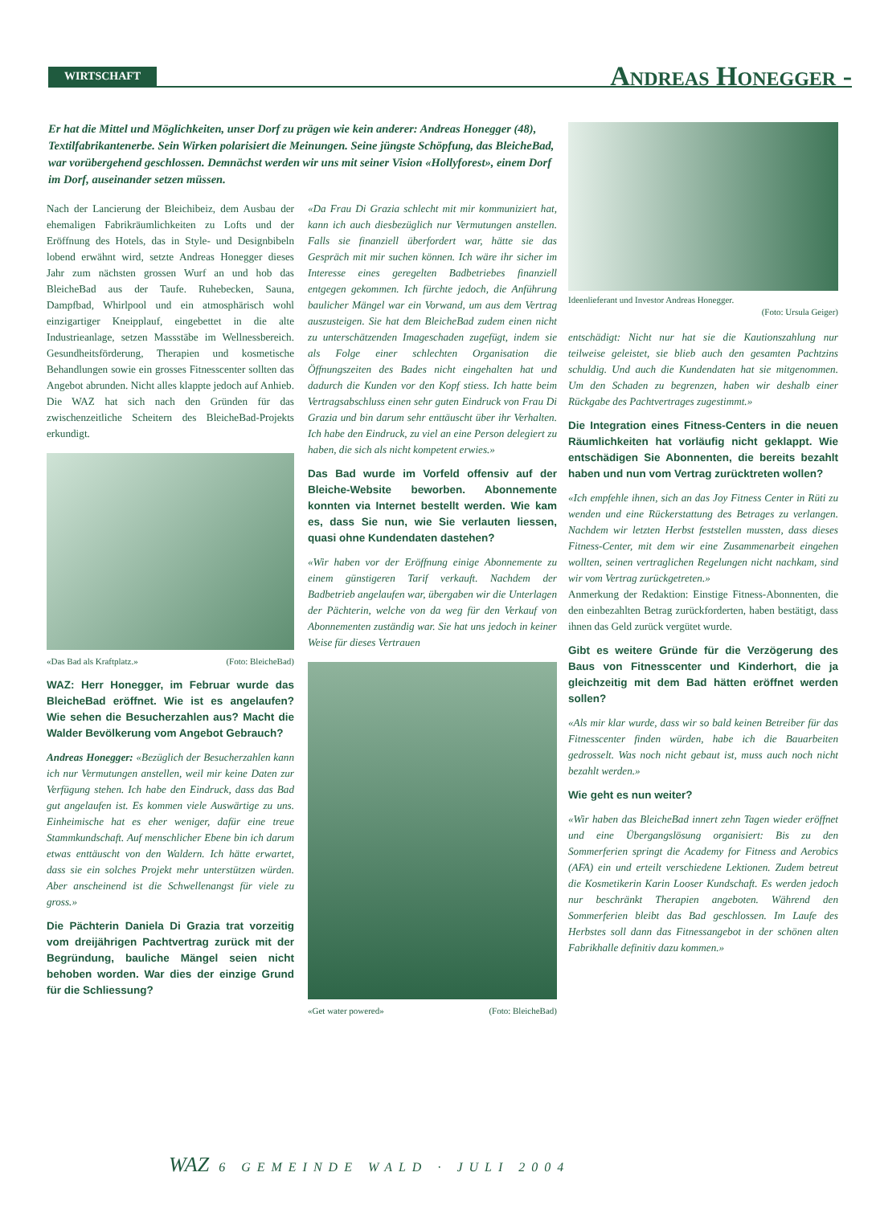WIRTSCHAFT Andreas Honegger -
Er hat die Mittel und Möglichkeiten, unser Dorf zu prägen wie kein anderer: Andreas Honegger (48), Textilfabrikantenerbe. Sein Wirken polarisiert die Meinungen. Seine jüngste Schöpfung, das BleicheBad, war vorübergehend geschlossen. Demnächst werden wir uns mit seiner Vision «Hollyforest», einem Dorf im Dorf, auseinander setzen müssen.
Nach der Lancierung der Bleichibeiz, dem Ausbau der ehemaligen Fabrikräumlichkeiten zu Lofts und der Eröffnung des Hotels, das in Style- und Designbibeln lobend erwähnt wird, setzte Andreas Honegger dieses Jahr zum nächsten grossen Wurf an und hob das BleicheBad aus der Taufe. Ruhebecken, Sauna, Dampfbad, Whirlpool und ein atmosphärisch wohl einzigartiger Kneipplauf, eingebettet in die alte Industrieanlage, setzen Massstäbe im Wellnessbereich. Gesundheitsförderung, Therapien und kosmetische Behandlungen sowie ein grosses Fitnesscenter sollten das Angebot abrunden. Nicht alles klappte jedoch auf Anhieb. Die WAZ hat sich nach den Gründen für das zwischenzeitliche Scheitern des BleicheBad-Projekts erkundigt.
«Das Bad als Kraftplatz.» (Foto: BleicheBad)
WAZ: Herr Honegger, im Februar wurde das BleicheBad eröffnet. Wie ist es angelaufen? Wie sehen die Besucherzahlen aus? Macht die Walder Bevölkerung vom Angebot Gebrauch?
Andreas Honegger: «Bezüglich der Besucherzahlen kann ich nur Vermutungen anstellen, weil mir keine Daten zur Verfügung stehen. Ich habe den Eindruck, dass das Bad gut angelaufen ist. Es kommen viele Auswärtige zu uns. Einheimische hat es eher weniger, dafür eine treue Stammkundschaft. Auf menschlicher Ebene bin ich darum etwas enttäuscht von den Waldern. Ich hätte erwartet, dass sie ein solches Projekt mehr unterstützen würden. Aber anscheinend ist die Schwellenangst für viele zu gross.»
Die Pächterin Daniela Di Grazia trat vorzeitig vom dreijährigen Pachtvertrag zurück mit der Begründung, bauliche Mängel seien nicht behoben worden. War dies der einzige Grund für die Schliessung?
«Da Frau Di Grazia schlecht mit mir kommuniziert hat, kann ich auch diesbezüglich nur Vermutungen anstellen. Falls sie finanziell überfordert war, hätte sie das Gespräch mit mir suchen können. Ich wäre ihr sicher im Interesse eines geregelten Badbetriebes finanziell entgegen gekommen. Ich fürchte jedoch, die Anführung baulicher Mängel war ein Vorwand, um aus dem Vertrag auszusteigen. Sie hat dem BleicheBad zudem einen nicht zu unterschätzenden Imageschaden zugefügt, indem sie als Folge einer schlechten Organisation die Öffnungszeiten des Bades nicht eingehalten hat und dadurch die Kunden vor den Kopf stiess. Ich hatte beim Vertragsabschluss einen sehr guten Eindruck von Frau Di Grazia und bin darum sehr enttäuscht über ihr Verhalten. Ich habe den Eindruck, zu viel an eine Person delegiert zu haben, die sich als nicht kompetent erwies.»
Das Bad wurde im Vorfeld offensiv auf der Bleiche-Website beworben. Abonnemente konnten via Internet bestellt werden. Wie kam es, dass Sie nun, wie Sie verlauten liessen, quasi ohne Kundendaten dastehen?
«Wir haben vor der Eröffnung einige Abonnemente zu einem günstigeren Tarif verkauft. Nachdem der Badbetrieb angelaufen war, übergaben wir die Unterlagen der Pächterin, welche von da weg für den Verkauf von Abonnementen zuständig war. Sie hat uns jedoch in keiner Weise für dieses Vertrauen
«Get water powered» (Foto: BleicheBad)
Ideenlieferant und Investor Andreas Honegger.
(Foto: Ursula Geiger)
entschädigt: Nicht nur hat sie die Kautionszahlung nur teilweise geleistet, sie blieb auch den gesamten Pachtzins schuldig. Und auch die Kundendaten hat sie mitgenommen. Um den Schaden zu begrenzen, haben wir deshalb einer Rückgabe des Pachtvertrages zugestimmt.»
Die Integration eines Fitness-Centers in die neuen Räumlichkeiten hat vorläufig nicht geklappt. Wie entschädigen Sie Abonnenten, die bereits bezahlt haben und nun vom Vertrag zurücktreten wollen?
«Ich empfehle ihnen, sich an das Joy Fitness Center in Rüti zu wenden und eine Rückerstattung des Betrages zu verlangen. Nachdem wir letzten Herbst feststellen mussten, dass dieses Fitness-Center, mit dem wir eine Zusammenarbeit eingehen wollten, seinen vertraglichen Regelungen nicht nachkam, sind wir vom Vertrag zurückgetreten.»
Anmerkung der Redaktion: Einstige Fitness-Abonnenten, die den einbezahlten Betrag zurückforderten, haben bestätigt, dass ihnen das Geld zurück vergütet wurde.
Gibt es weitere Gründe für die Verzögerung des Baus von Fitnesscenter und Kinderhort, die ja gleichzeitig mit dem Bad hätten eröffnet werden sollen?
«Als mir klar wurde, dass wir so bald keinen Betreiber für das Fitnesscenter finden würden, habe ich die Bauarbeiten gedrosselt. Was noch nicht gebaut ist, muss auch noch nicht bezahlt werden.»
Wie geht es nun weiter?
«Wir haben das BleicheBad innert zehn Tagen wieder eröffnet und eine Übergangslösung organisiert: Bis zu den Sommerferien springt die Academy for Fitness and Aerobics (AFA) ein und erteilt verschiedene Lektionen. Zudem betreut die Kosmetikerin Karin Looser Kundschaft. Es werden jedoch nur beschränkt Therapien angeboten. Während den Sommerferien bleibt das Bad geschlossen. Im Laufe des Herbstes soll dann das Fitnessangebot in der schönen alten Fabrikhalle definitiv dazu kommen.»
WAZ 6 GEMEINDE WALD · JULI 2004